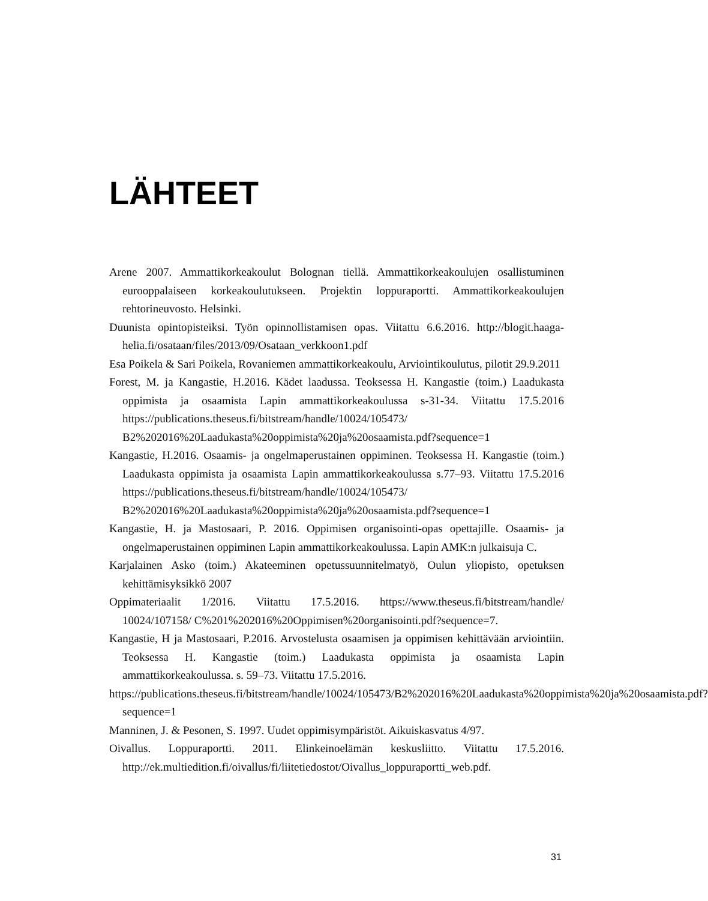LÄHTEET
Arene 2007. Ammattikorkeakoulut Bolognan tiellä. Ammattikorkeakoulujen osallistuminen eurooppalaiseen korkeakoulutukseen. Projektin loppuraportti. Ammattikorkeakoulujen rehtorineuvosto. Helsinki.
Duunista opintopisteiksi. Työn opinnollistamisen opas. Viitattu 6.6.2016. http://blogit.haaga-helia.fi/osataan/files/2013/09/Osataan_verkkoon1.pdf
Esa Poikela & Sari Poikela, Rovaniemen ammattikorkeakoulu, Arviointikoulutus, pilotit 29.9.2011
Forest, M. ja Kangastie, H.2016. Kädet laadussa. Teoksessa H. Kangastie (toim.) Laadukasta oppimista ja osaamista Lapin ammattikorkeakoulussa s-31-34. Viitattu 17.5.2016 https://publications.theseus.fi/bitstream/handle/10024/105473/ B2%202016%20Laadukasta%20oppimista%20ja%20osaamista.pdf?sequence=1
Kangastie, H.2016. Osaamis- ja ongelmaperustainen oppiminen. Teoksessa H. Kangastie (toim.) Laadukasta oppimista ja osaamista Lapin ammattikorkeakoulussa s.77–93. Viitattu 17.5.2016 https://publications.theseus.fi/bitstream/handle/10024/105473/ B2%202016%20Laadukasta%20oppimista%20ja%20osaamista.pdf?sequence=1
Kangastie, H. ja Mastosaari, P. 2016. Oppimisen organisointi-opas opettajille. Osaamis- ja ongelmaperustainen oppiminen Lapin ammattikorkeakoulussa. Lapin AMK:n julkaisuja C.
Karjalainen Asko (toim.) Akateeminen opetussuunnitelmatyö, Oulun yliopisto, opetuksen kehittämisyksikkö 2007
Oppimateriaalit 1/2016. Viitattu 17.5.2016. https://www.theseus.fi/bitstream/handle/ 10024/107158/ C%201%202016%20Oppimisen%20organisointi.pdf?sequence=7.
Kangastie, H ja Mastosaari, P.2016. Arvostelusta osaamisen ja oppimisen kehittävään arviointiin. Teoksessa H. Kangastie (toim.) Laadukasta oppimista ja osaamista Lapin ammattikorkeakoulussa. s. 59–73. Viitattu 17.5.2016.
https://publications.theseus.fi/bitstream/handle/10024/105473/B2%202016%20Laadukasta%20oppimista%20ja%20osaamista.pdf?sequence=1
Manninen, J. & Pesonen, S. 1997. Uudet oppimisympäristöt. Aikuiskasvatus 4/97.
Oivallus. Loppuraportti. 2011. Elinkeinoelämän keskusliitto. Viitattu 17.5.2016. http://ek.multiedition.fi/oivallus/fi/liitetiedostot/Oivallus_loppuraportti_web.pdf.
31